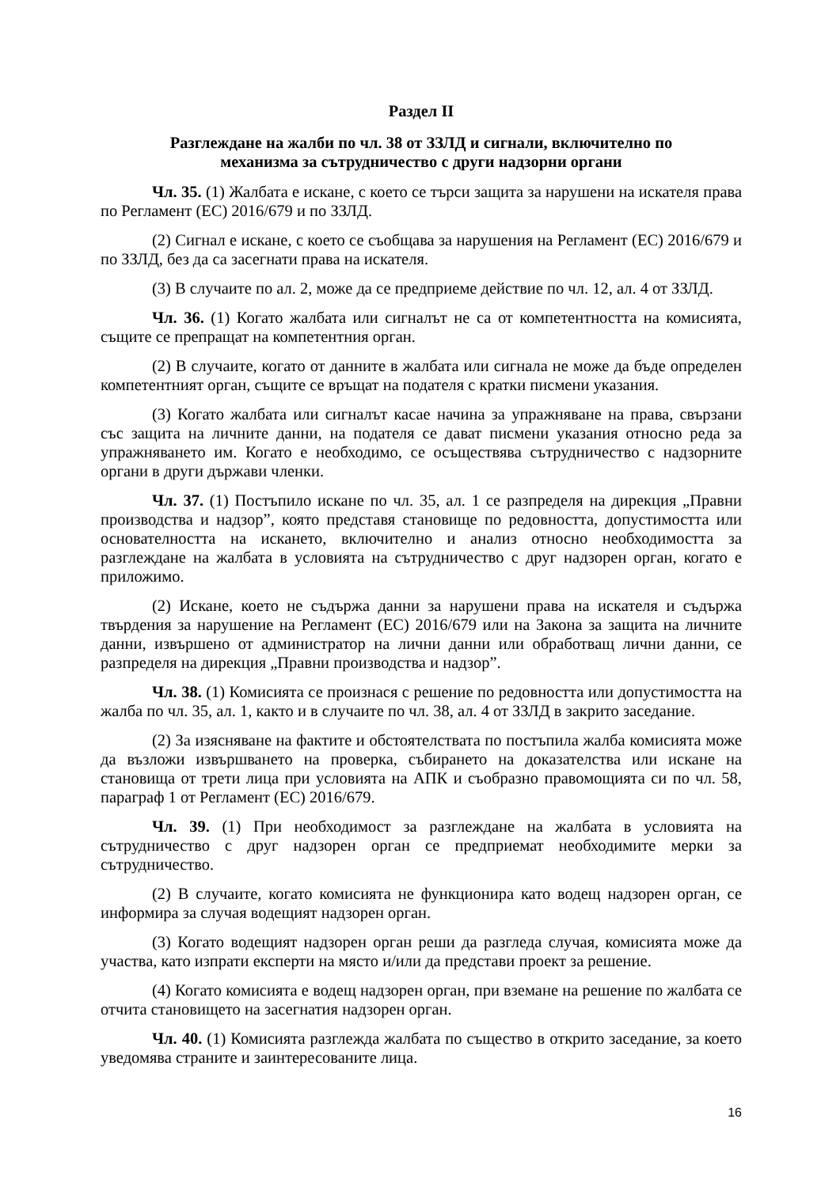Раздел II
Разглеждане на жалби по чл. 38 от ЗЗЛД и сигнали, включително по
механизма за сътрудничество с други надзорни органи
Чл. 35. (1) Жалбата е искане, с което се търси защита за нарушени на искателя права по Регламент (ЕС) 2016/679 и по ЗЗЛД.
(2) Сигнал е искане, с което се съобщава за нарушения на Регламент (ЕС) 2016/679 и по ЗЗЛД, без да са засегнати права на искателя.
(3) В случаите по ал. 2, може да се предприеме действие по чл. 12, ал. 4 от ЗЗЛД.
Чл. 36. (1) Когато жалбата или сигналът не са от компетентността на комисията, същите се препращат на компетентния орган.
(2) В случаите, когато от данните в жалбата или сигнала не може да бъде определен компетентният орган, същите се връщат на подателя с кратки писмени указания.
(3) Когато жалбата или сигналът касае начина за упражняване на права, свързани със защита на личните данни, на подателя се дават писмени указания относно реда за упражняването им. Когато е необходимо, се осъществява сътрудничество с надзорните органи в други държави членки.
Чл. 37. (1) Постъпило искане по чл. 35, ал. 1 се разпределя на дирекция „Правни производства и надзор”, която представя становище по редовността, допустимостта или основателността на искането, включително и анализ относно необходимостта за разглеждане на жалбата в условията на сътрудничество с друг надзорен орган, когато е приложимо.
(2) Искане, което не съдържа данни за нарушени права на искателя и съдържа твърдения за нарушение на Регламент (ЕС) 2016/679 или на Закона за защита на личните данни, извършено от администратор на лични данни или обработващ лични данни, се разпределя на дирекция „Правни производства и надзор”.
Чл. 38. (1) Комисията се произнася с решение по редовността или допустимостта на жалба по чл. 35, ал. 1, както и в случаите по чл. 38, ал. 4 от ЗЗЛД в закрито заседание.
(2) За изясняване на фактите и обстоятелствата по постъпила жалба комисията може да възложи извършването на проверка, събирането на доказателства или искане на становища от трети лица при условията на АПК и съобразно правомощията си по чл. 58, параграф 1 от Регламент (ЕС) 2016/679.
Чл. 39. (1) При необходимост за разглеждане на жалбата в условията на сътрудничество с друг надзорен орган се предприемат необходимите мерки за сътрудничество.
(2) В случаите, когато комисията не функционира като водещ надзорен орган, се информира за случая водещият надзорен орган.
(3) Когато водещият надзорен орган реши да разгледа случая, комисията може да участва, като изпрати експерти на място и/или да представи проект за решение.
(4) Когато комисията е водещ надзорен орган, при вземане на решение по жалбата се отчита становището на засегнатия надзорен орган.
Чл. 40. (1) Комисията разглежда жалбата по същество в открито заседание, за което уведомява страните и заинтересованите лица.
16